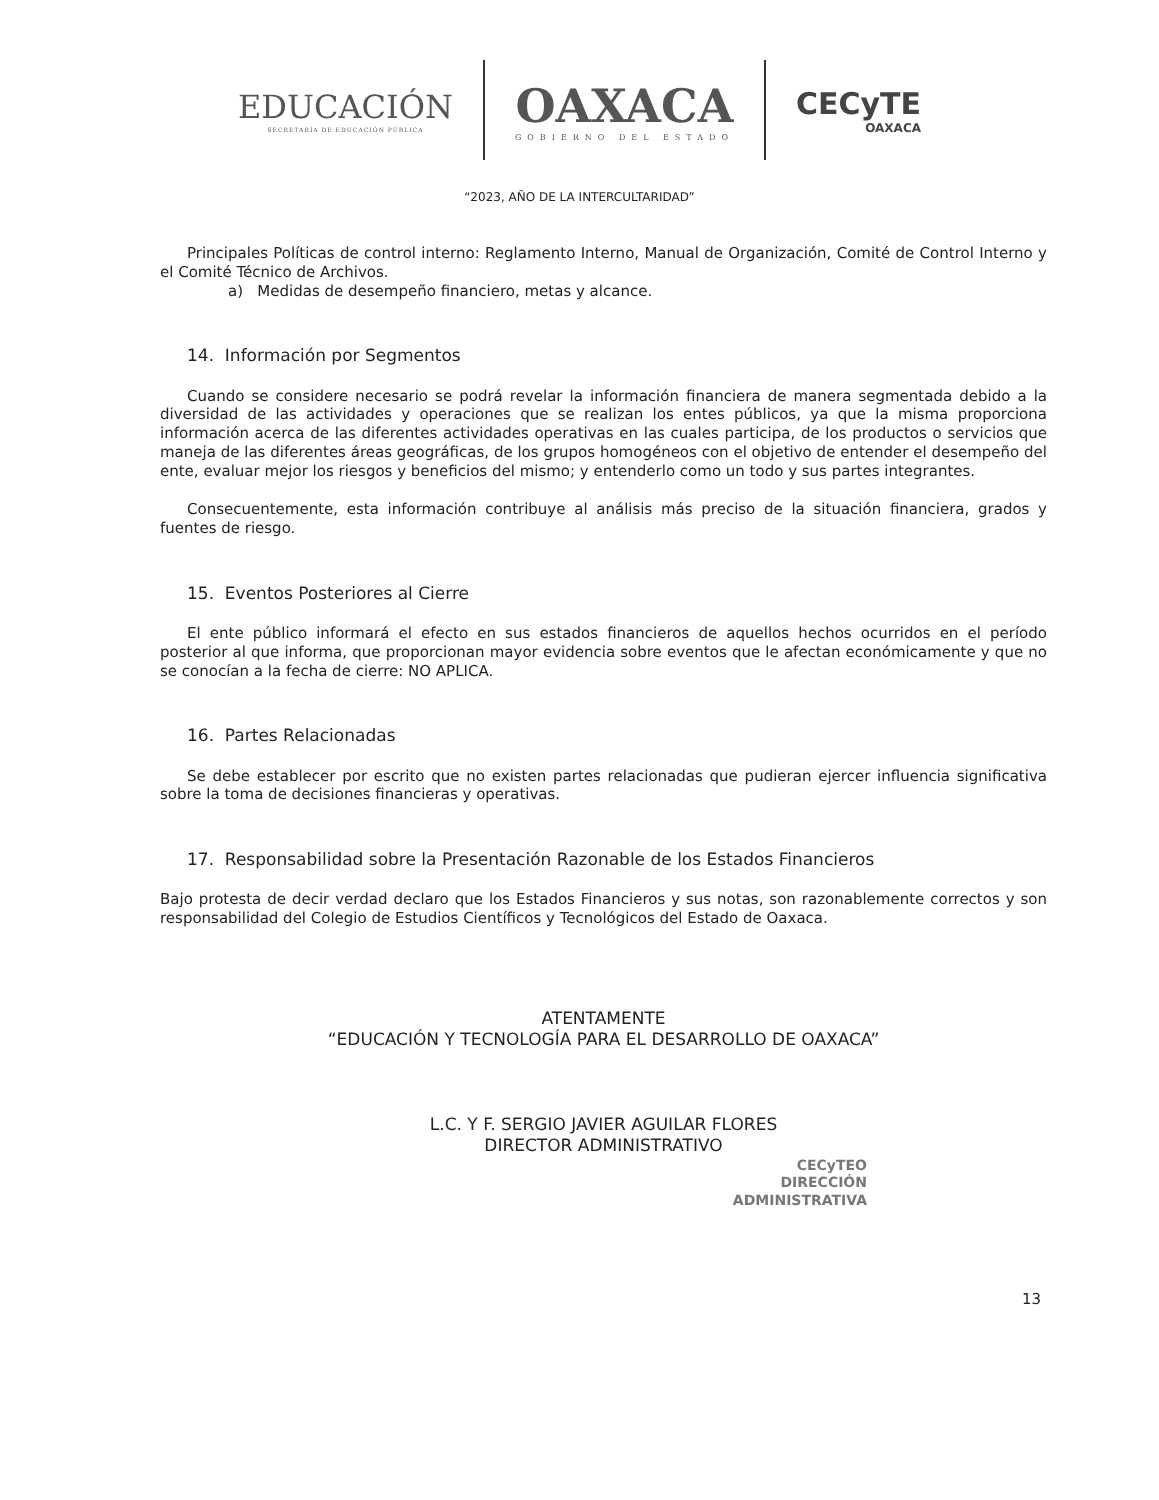EDUCACIÓN
SECRETARÍA DE EDUCACIÓN PÚBLICA
OAXACA
GOBIERNO DEL ESTADO
CECyTE
OAXACA
“2023, AÑO DE LA INTERCULTARIDAD”
Principales Políticas de control interno: Reglamento Interno, Manual de Organización, Comité de Control Interno y el Comité Técnico de Archivos.
a) Medidas de desempeño financiero, metas y alcance.
14. Información por Segmentos
Cuando se considere necesario se podrá revelar la información financiera de manera segmentada debido a la diversidad de las actividades y operaciones que se realizan los entes públicos, ya que la misma proporciona información acerca de las diferentes actividades operativas en las cuales participa, de los productos o servicios que maneja de las diferentes áreas geográficas, de los grupos homogéneos con el objetivo de entender el desempeño del ente, evaluar mejor los riesgos y beneficios del mismo; y entenderlo como un todo y sus partes integrantes.
Consecuentemente, esta información contribuye al análisis más preciso de la situación financiera, grados y fuentes de riesgo.
15. Eventos Posteriores al Cierre
El ente público informará el efecto en sus estados financieros de aquellos hechos ocurridos en el período posterior al que informa, que proporcionan mayor evidencia sobre eventos que le afectan económicamente y que no se conocían a la fecha de cierre: NO APLICA.
16. Partes Relacionadas
Se debe establecer por escrito que no existen partes relacionadas que pudieran ejercer influencia significativa sobre la toma de decisiones financieras y operativas.
17. Responsabilidad sobre la Presentación Razonable de los Estados Financieros
Bajo protesta de decir verdad declaro que los Estados Financieros y sus notas, son razonablemente correctos y son responsabilidad del Colegio de Estudios Científicos y Tecnológicos del Estado de Oaxaca.
ATENTAMENTE
“EDUCACIÓN Y TECNOLOGÍA PARA EL DESARROLLO DE OAXACA”
L.C. Y F. SERGIO JAVIER AGUILAR FLORES
DIRECTOR ADMINISTRATIVO
CECyTEO
DIRECCIÓN
ADMINISTRATIVA
13